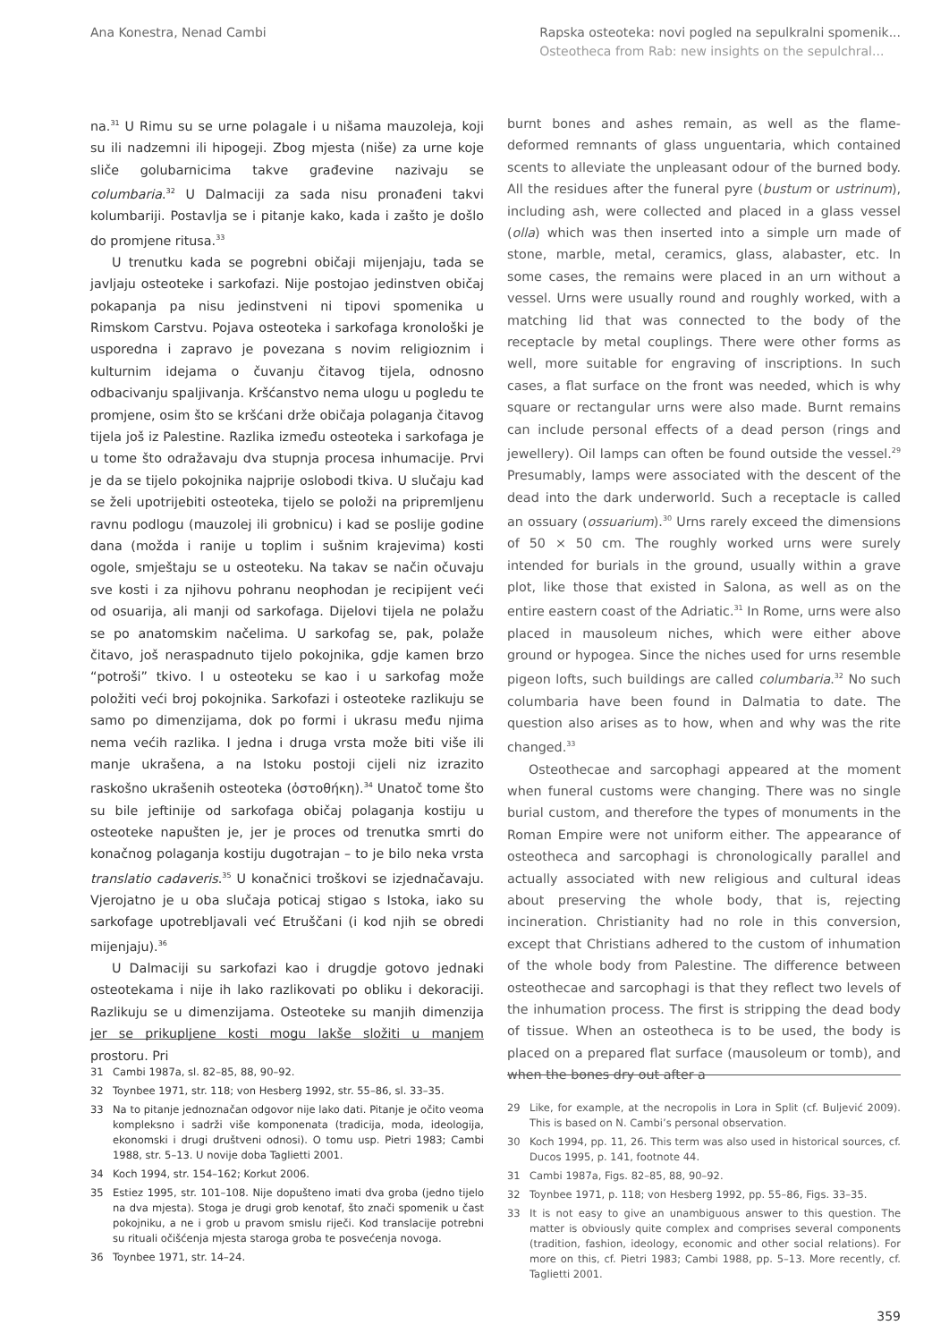Ana Konestra, Nenad Cambi Rapska osteoteka: novi pogled na sepulkralni spomenik...
Osteotheca from Rab: new insights on the sepulchral...
na.<sup>31</sup> U Rimu su se urne polagale i u nišama mauzoleja, koji su ili nadzemni ili hipogeji. Zbog mjesta (niše) za urne koje sliče golubarnicima takve građevine nazivaju se columbaria.<sup>32</sup> U Dalmaciji za sada nisu pronađeni takvi kolumbariji. Postavlja se i pitanje kako, kada i zašto je došlo do promjene ritusa.<sup>33</sup>
U trenutku kada se pogrebni običaji mijenjaju, tada se javljaju osteoteke i sarkofazi. Nije postojao jedinstven običaj pokapanja pa nisu jedinstveni ni tipovi spomenika u Rimskom Carstvu. Pojava osteoteka i sarkofaga kronološki je usporedna i zapravo je povezana s novim religioznim i kulturnim idejama o čuvanju čitavog tijela, odnosno odbacivanju spaljivanja. Kršćanstvo nema ulogu u pogledu te promjene, osim što se kršćani drže običaja polaganja čitavog tijela još iz Palestine. Razlika između osteoteka i sarkofaga je u tome što odražavaju dva stupnja procesa inhumacije. Prvi je da se tijelo pokojnika najprije oslobodi tkiva. U slučaju kad se želi upotrijebiti osteoteka, tijelo se položi na pripremljenu ravnu podlogu (mauzolej ili grobnicu) i kad se poslije godine dana (možda i ranije u toplim i sušnim krajevima) kosti ogole, smještaju se u osteoteku. Na takav se način očuvaju sve kosti i za njihovu pohranu neophodan je recipijent veći od osuarija, ali manji od sarkofaga. Dijelovi tijela ne polažu se po anatomskim načelima. U sarkofag se, pak, polaže čitavo, još neraspadnuto tijelo pokojnika, gdje kamen brzo “potroši” tkivo. I u osteoteku se kao i u sarkofag može položiti veći broj pokojnika. Sarkofazi i osteoteke razlikuju se samo po dimenzijama, dok po formi i ukrasu među njima nema većih razlika. I jedna i druga vrsta može biti više ili manje ukrašena, a na Istoku postoji cijeli niz izrazito raskošno ukrašenih osteoteka (ὀστοθήκη).<sup>34</sup> Unatoč tome što su bile jeftinije od sarkofaga običaj polaganja kostiju u osteoteke napušten je, jer je proces od trenutka smrti do konačnog polaganja kostiju dugotrajan – to je bilo neka vrsta translatio cadaveris.<sup>35</sup> U konačnici troškovi se izjednačavaju. Vjerojatno je u oba slučaja poticaj stigao s Istoka, iako su sarkofage upotrebljavali već Etruščani (i kod njih se obredi mijenjaju).<sup>36</sup>
U Dalmaciji su sarkofazi kao i drugdje gotovo jednaki osteotekama i nije ih lako razlikovati po obliku i dekoraciji. Razlikuju se u dimenzijama. Osteoteke su manjih dimenzija jer se prikupljene kosti mogu lakše složiti u manjem prostoru. Pri
31 Cambi 1987a, sl. 82–85, 88, 90–92.
32 Toynbee 1971, str. 118; von Hesberg 1992, str. 55–86, sl. 33–35.
33 Na to pitanje jednoznačan odgovor nije lako dati. Pitanje je očito veoma kompleksno i sadrži više komponenata (tradicija, moda, ideologija, ekonomski i drugi društveni odnosi). O tomu usp. Pietri 1983; Cambi 1988, str. 5–13. U novije doba Taglietti 2001.
34 Koch 1994, str. 154–162; Korkut 2006.
35 Estiez 1995, str. 101–108. Nije dopušteno imati dva groba (jedno tijelo na dva mjesta). Stoga je drugi grob kenotaf, što znači spomenik u čast pokojniku, a ne i grob u pravom smislu riječi. Kod translacije potrebni su rituali očišćenja mjesta staroga groba te posvećenja novoga.
36 Toynbee 1971, str. 14–24.
burnt bones and ashes remain, as well as the flame-deformed remnants of glass unguentaria, which contained scents to alleviate the unpleasant odour of the burned body. All the residues after the funeral pyre (bustum or ustrinum), including ash, were collected and placed in a glass vessel (olla) which was then inserted into a simple urn made of stone, marble, metal, ceramics, glass, alabaster, etc. In some cases, the remains were placed in an urn without a vessel. Urns were usually round and roughly worked, with a matching lid that was connected to the body of the receptacle by metal couplings. There were other forms as well, more suitable for engraving of inscriptions. In such cases, a flat surface on the front was needed, which is why square or rectangular urns were also made. Burnt remains can include personal effects of a dead person (rings and jewellery). Oil lamps can often be found outside the vessel.<sup>29</sup> Presumably, lamps were associated with the descent of the dead into the dark underworld. Such a receptacle is called an ossuary (ossuarium).<sup>30</sup> Urns rarely exceed the dimensions of 50 × 50 cm. The roughly worked urns were surely intended for burials in the ground, usually within a grave plot, like those that existed in Salona, as well as on the entire eastern coast of the Adriatic.<sup>31</sup> In Rome, urns were also placed in mausoleum niches, which were either above ground or hypogea. Since the niches used for urns resemble pigeon lofts, such buildings are called columbaria.<sup>32</sup> No such columbaria have been found in Dalmatia to date. The question also arises as to how, when and why was the rite changed.<sup>33</sup>
Osteothecae and sarcophagi appeared at the moment when funeral customs were changing. There was no single burial custom, and therefore the types of monuments in the Roman Empire were not uniform either. The appearance of osteotheca and sarcophagi is chronologically parallel and actually associated with new religious and cultural ideas about preserving the whole body, that is, rejecting incineration. Christianity had no role in this conversion, except that Christians adhered to the custom of inhumation of the whole body from Palestine. The difference between osteothecae and sarcophagi is that they reflect two levels of the inhumation process. The first is stripping the dead body of tissue. When an osteotheca is to be used, the body is placed on a prepared flat surface (mausoleum or tomb), and when the bones dry out after a
29 Like, for example, at the necropolis in Lora in Split (cf. Buljević 2009). This is based on N. Cambi’s personal observation.
30 Koch 1994, pp. 11, 26. This term was also used in historical sources, cf. Ducos 1995, p. 141, footnote 44.
31 Cambi 1987a, Figs. 82–85, 88, 90–92.
32 Toynbee 1971, p. 118; von Hesberg 1992, pp. 55–86, Figs. 33–35.
33 It is not easy to give an unambiguous answer to this question. The matter is obviously quite complex and comprises several components (tradition, fashion, ideology, economic and other social relations). For more on this, cf. Pietri 1983; Cambi 1988, pp. 5–13. More recently, cf. Taglietti 2001.
359